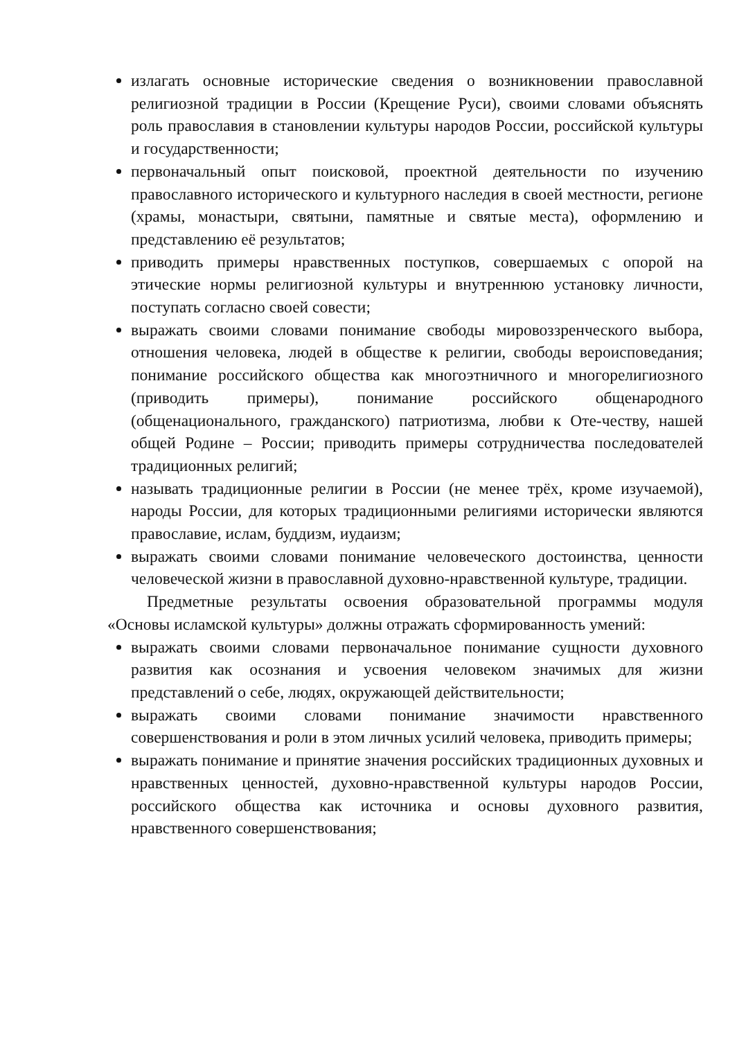излагать основные исторические сведения о возникновении православной религиозной традиции в России (Крещение Руси), своими словами объяснять роль православия в становлении культуры народов России, российской культуры и государственности;
первоначальный опыт поисковой, проектной деятельности по изучению православного исторического и культурного наследия в своей местности, регионе (храмы, монастыри, святыни, памятные и святые места), оформлению и представлению её результатов;
приводить примеры нравственных поступков, совершаемых с опорой на этические нормы религиозной культуры и внутреннюю установку личности, поступать согласно своей совести;
выражать своими словами понимание свободы мировоззренческого выбора, отношения человека, людей в обществе к религии, свободы вероисповедания; понимание российского общества как многоэтничного и многорелигиозного (приводить примеры), понимание российского общенародного (общенационального, гражданского) патриотизма, любви к Оте-честву, нашей общей Родине – России; приводить примеры сотрудничества последователей традиционных религий;
называть традиционные религии в России (не менее трёх, кроме изучаемой), народы России, для которых традиционными религиями исторически являются православие, ислам, буддизм, иудаизм;
выражать своими словами понимание человеческого достоинства, ценности человеческой жизни в православной духовно-нравственной культуре, традиции.
Предметные результаты освоения образовательной программы модуля «Основы исламской культуры» должны отражать сформированность умений:
выражать своими словами первоначальное понимание сущности духовного развития как осознания и усвоения человеком значимых для жизни представлений о себе, людях, окружающей действительности;
выражать своими словами понимание значимости нравственного совершенствования и роли в этом личных усилий человека, приводить примеры;
выражать понимание и принятие значения российских традиционных духовных и нравственных ценностей, духовно-нравственной культуры народов России, российского общества как источника и основы духовного развития, нравственного совершенствования;